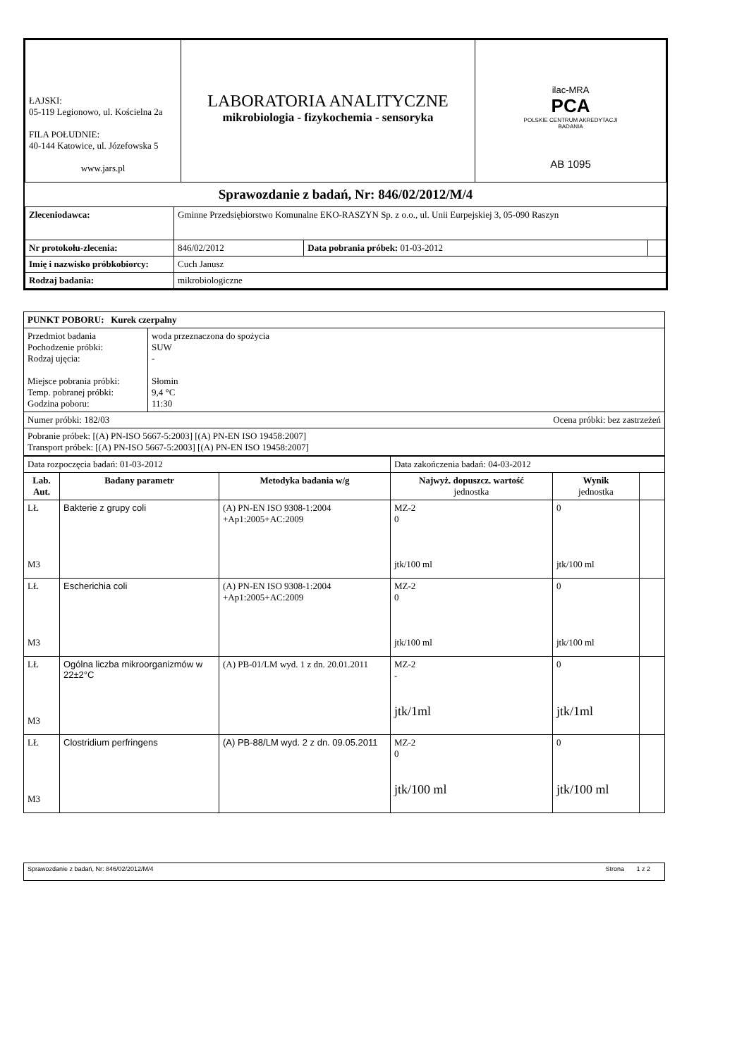| ŁAJSKI: 05-119 Legionowo, ul. Kościelna 2a FILA POŁUDNIE: 40-144 Katowice, ul. Józefowska 5 www.jars.pl | LABORATORIA ANALITYCZNE mikrobiologia - fizykochemia - sensoryka | ilac-MRA PCA POLSKIE CENTRUM AKREDYTACJI BADANIA AB 1095 |
Sprawozdanie z badań, Nr: 846/02/2012/M/4
| Zleceniodawca: | Gminne Przedsiębiorstwo Komunalne EKO-RASZYN Sp. z o.o., ul. Unii Eurpejskiej 3, 05-090 Raszyn | | |
| Nr protokołu-zlecenia: | 846/02/2012 | Data pobrania próbek: 01-03-2012 | |
| Imię i nazwisko próbkobiorcy: | Cuch Janusz | | |
| Rodzaj badania: | mikrobiologiczne | | |
| PUNKT POBORU: Kurek czerpalny | |
| Przedmiot badania Pochodzenie próbki: Rodzaj ujęcia: Miejsce pobrania próbki: Temp. pobranej próbki: Godzina poboru: | woda przeznaczona do spożycia SUW - Słomin 9,4 °C 11:30 |
| Numer próbki: 182/03 Ocena próbki: bez zastrzeżeń | |
| Pobranie próbek: [(A) PN-ISO 5667-5:2003] [(A) PN-EN ISO 19458:2007] Transport próbek: [(A) PN-ISO 5667-5:2003] [(A) PN-EN ISO 19458:2007] | |
| Data rozpoczęcia badań: 01-03-2012 | | | Data zakończenia badań: 04-03-2012 | | |
| Lab. Aut. | Badany parametr | Metodyka badania w/g | Najwyż. dopuszcz. wartość jednostka | Wynik jednostka | |
| LŁ M3 | Bakterie z grupy coli | (A) PN-EN ISO 9308-1:2004 +Ap1:2005+AC:2009 | MZ-2 0 jtk/100 ml | 0 jtk/100 ml | |
| LŁ M3 | Escherichia coli | (A) PN-EN ISO 9308-1:2004 +Ap1:2005+AC:2009 | MZ-2 0 jtk/100 ml | 0 jtk/100 ml | |
| LŁ M3 | Ogólna liczba mikroorganizmów w 22±2°C | (A) PB-01/LM wyd. 1 z dn. 20.01.2011 | MZ-2 - jtk/1ml | 0 jtk/1ml | |
| LŁ M3 | Clostridium perfringens | (A) PB-88/LM wyd. 2 z dn. 09.05.2011 | MZ-2 0 jtk/100 ml | 0 jtk/100 ml | |
| Sprawozdanie z badań, Nr: 846/02/2012/M/4 | Strona 1 z 2 |